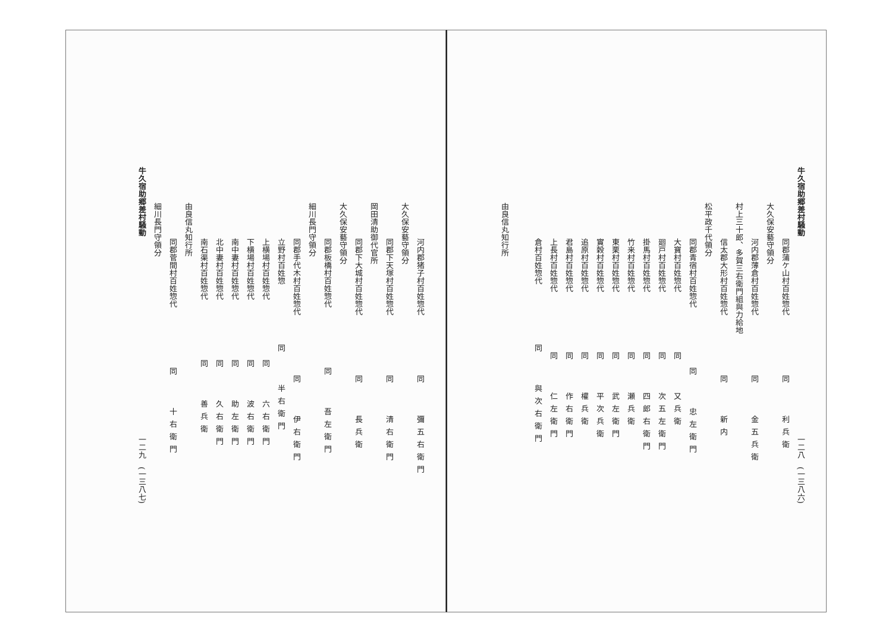牛久宿助郷差村騒動 一二八　(一三八六)
同郡蒲ケ山村百姓惣代同利兵衛
大久保安藝守領分
河内郡薄倉村百姓惣代同金五兵衛
村上三十郎、多賀三右衛門組與力給地
信太郡大形村百姓惣代同新内
松平政千代領分
同郡青宿村百姓惣代同忠左衛門
大寶村百姓惣代同又兵衛
廻戸村百姓惣代同次五左衛門
掛馬村百姓惣代同四郎右衛門
竹来村百姓惣代同瀬兵衛
東栗村百姓惣代同武左衛門
實穀村百姓惣代同平次兵衛
追原村百姓惣代同權兵衛
君島村百姓惣代同作右衛門
上長村百姓惣代同仁左衛門
倉村百姓惣代同與次右衛門
由良信丸知行所
河内郡猪子村百姓惣代同彌五右衛門
大久保安藝守領分
同郡下天塚村百姓惣代同清右衛門
岡田清助御代官所
同郡下大城村百姓惣代同長兵衛
大久保安藝守領分
同郡板橋村百姓惣代同吾左衛門
細川長門守領分
同郡手代木村百姓惣代同伊右衛門
立野村百姓惣同半右衛門
上横場村百姓惣代同六右衛門
下横場村百姓惣代同波右衛門
南中妻村百姓惣代同助左衛門
北中妻村百姓惣代同久右衛門
南石渠村百姓惣代同善兵衛
由良信丸知行所
同郡菅間村百姓惣代同十右衛門
細川長門守領分
牛久宿助郷差村騒動 一二九　(一三八七)